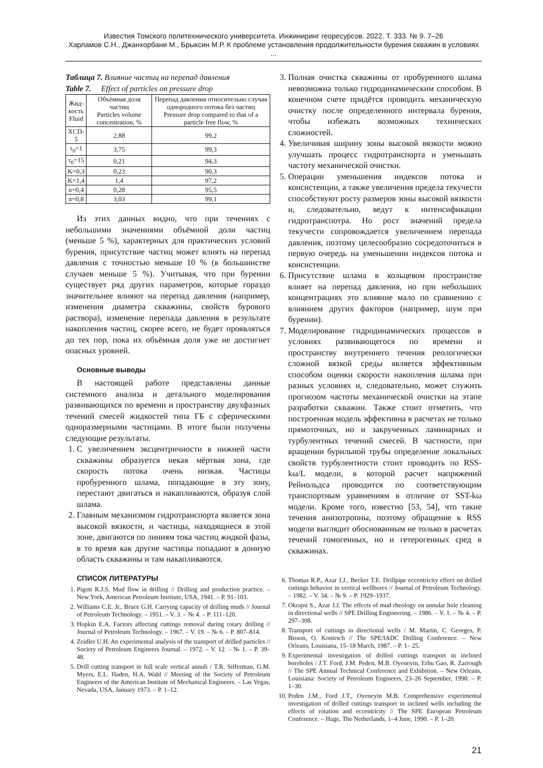Известия Томского политехнического университета. Инжиниринг георесурсов. 2022. Т. 333. № 9. 7–26
Харламов С.Н., Джанхорбани М., Брыксин М.Р. К проблеме установления продолжительности бурения скважин в условиях ...
Таблица 7. Влияние частиц на перепад давления
Table 7. Effect of particles on pressure drop
| Жид- кость Fluid | Объёмная доля частиц Particles volume concentration, % | Перепад давления относительно случая однородного потока без частиц Pressure drop compared to that of a particle free flow, % |
| --- | --- | --- |
| XCD-5 | 2,88 | 99,2 |
| τ<sub>0</sub>=1 | 3,75 | 99,3 |
| τ<sub>0</sub>=15 | 0,21 | 94,3 |
| K=0,3 | 0,23 | 90,3 |
| K=1,4 | 1,4 | 97,2 |
| n=0,4 | 0,28 | 95,5 |
| n=0,8 | 3,03 | 99,1 |
Из этих данных видно, что при течениях с небольшими значениями объёмной доли частиц (меньше 5 %), характерных для практических условий бурения, присутствие частиц может влиять на перепад давления с точностью меньше 10 % (в большинстве случаев меньше 5 %). Учитывая, что при бурении существует ряд других параметров, которые гораздо значительнее влияют на перепад давления (например, изменения диаметра скважины, свойств бурового раствора), изменение перепада давления в результате накопления частиц, скорее всего, не будет проявляться до тех пор, пока их объёмная доля уже не достигнет опасных уровней.
Основные выводы
В настоящей работе представлены данные системного анализа и детального моделирования развивающихся по времени и пространству двухфазных течений смесей жидкостей типа ГБ с сферическими одноразмерными частицами. В итоге были получены следующие результаты.
1. С увеличением эксцентричности в нижней части скважины образуется некая мёртвая зона, где скорость потока очень низкая. Частицы пробуренного шлама, попадающие в эту зону, перестают двигаться и накапливаются, образуя слой шлама.
2. Главным механизмом гидротранспорта является зона высокой вязкости, и частицы, находящиеся в этой зоне, двигаются по линиям тока частиц жидкой фазы, в то время как другие частицы попадают в донную область скважины и там накапливаются.
СПИСОК ЛИТЕРАТУРЫ
1. Pigott R.J.S. Mud flow in drilling // Drilling and production practice. – New York, American Petroleum Institute, USA, 1941. – P. 91–103.
2. Williams C.E. Jr., Bruce G.H. Carrying capacity of drilling muds // Journal of Petroleum Technology. – 1951. – V. 3. – № 4. – P. 111–120.
3. Hopkin E.A. Factors affecting cuttings removal during rotary drilling // Journal of Petroleum Technology. – 1967. – V. 19. – № 6. – P. 807–814.
4. Zeidler U.H. An experimental analysis of the transport of drilled particles // Society of Petroleum Engineers Journal. – 1972. – V. 12. – № 1. – P. 39–48.
5. Drill cutting transport in full scale vertical annuli / T.R. Sifferman, G.M. Myers, E.L. Haden, H.A. Wahl // Meeting of the Society of Petroleum Engineers of the American Institute of Mechanical Engineers. – Las Vegas, Nevada, USA, January 1973. – P. 1–12.
3. Полная очистка скважины от пробуренного шлама невозможна только гидродинамическим способом. В конечном счете придётся проводить механическую очистку после определенного интервала бурения, чтобы избежать возможных технических сложностей.
4. Увеличивая ширину зоны высокой вязкости можно улучшать процесс гидротранспорта и уменьшать частоту механической очистки.
5. Операции уменьшения индексов потока и консистенции, а также увеличения предела текучести способствуют росту размеров зоны высокой вязкости и, следовательно, ведут к интенсификации гидротранспотра. Но рост значений предела текучести сопровождается увеличением перепада давления, поэтому целесообразно сосредоточиться в первую очередь на уменьшении индексов потока и консистенции.
6. Присутствие шлама в кольцевом пространстве влияет на перепад давления, но при небольших концентрациях это влияние мало по сравнению с влиянием других факторов (например, шум при бурении).
7. Моделирование гидродинамических процессов в условиях развивающегося по времени и пространству внутреннего течения реологически сложной вязкой среды является эффективным способом оценки скорости накопления шлама при разных условиях и, следовательно, может служить прогнозом частоты механической очистки на этапе разработки скважин. Также стоит отметить, что построенная модель эффективна в расчетах не только прямоточных, но и закрученных ламинарных и турбулентных течений смесей. В частности, при вращении бурильной трубы определение локальных свойств турбулентности стоит проводить по RSS-kω/L модели, в которой расчет напряжений Рейнольдса проводится по соответствующим транспортным уравнениям в отличие от SST-kω модели. Кроме того, известно [53, 54], что такие течения анизотропны, поэтому обращение к RSS модели выглядит обоснованным не только в расчетах течений гомогенных, но и гетерогенных сред в скважинах.
6. Thomas R.P., Azar J.J., Becker T.E. Drillpipe eccentricity effect on drilled cuttings behavior in vertical wellbores // Journal of Petroleum Technology. – 1982. – V. 34. – № 9. – P. 1929–1937.
7. Okrajni S., Azar J.J. The effects of mud rheology on annular hole cleaning in directional wells // SPE Drilling Engineering. – 1986. – V. 1. – № 4. – P. 297–308.
8. Transport of cuttings in directional wells / M. Martin, C. Georges, P. Bisson, O. Konirsch // The SPE/IADC Drilling Conference. – New Orleans, Louisiana, 15–18 March, 1987. – P. 1– 25.
9. Experimental investigation of drilled cuttings transport in inclined boreholes / J.T. Ford, J.M. Peden, M.B. Oyeneyin, Erhu Gao, R. Zarrough // The SPE Annual Technical Conference and Exhibition. – New Orleans, Louisiana: Society of Petroleum Engineers, 23–26 September, 1990. – P. 1–30.
10. Peden J.M., Ford J.T., Oyeneyin M.B. Comprehensive experimental investigation of drilled cuttings transport in inclined wells including the effects of rotation and eccentricity // The SPE European Petroleum Conference. – Hage, The Netherlands, 1–4 June, 1990. – P. 1–20.
21